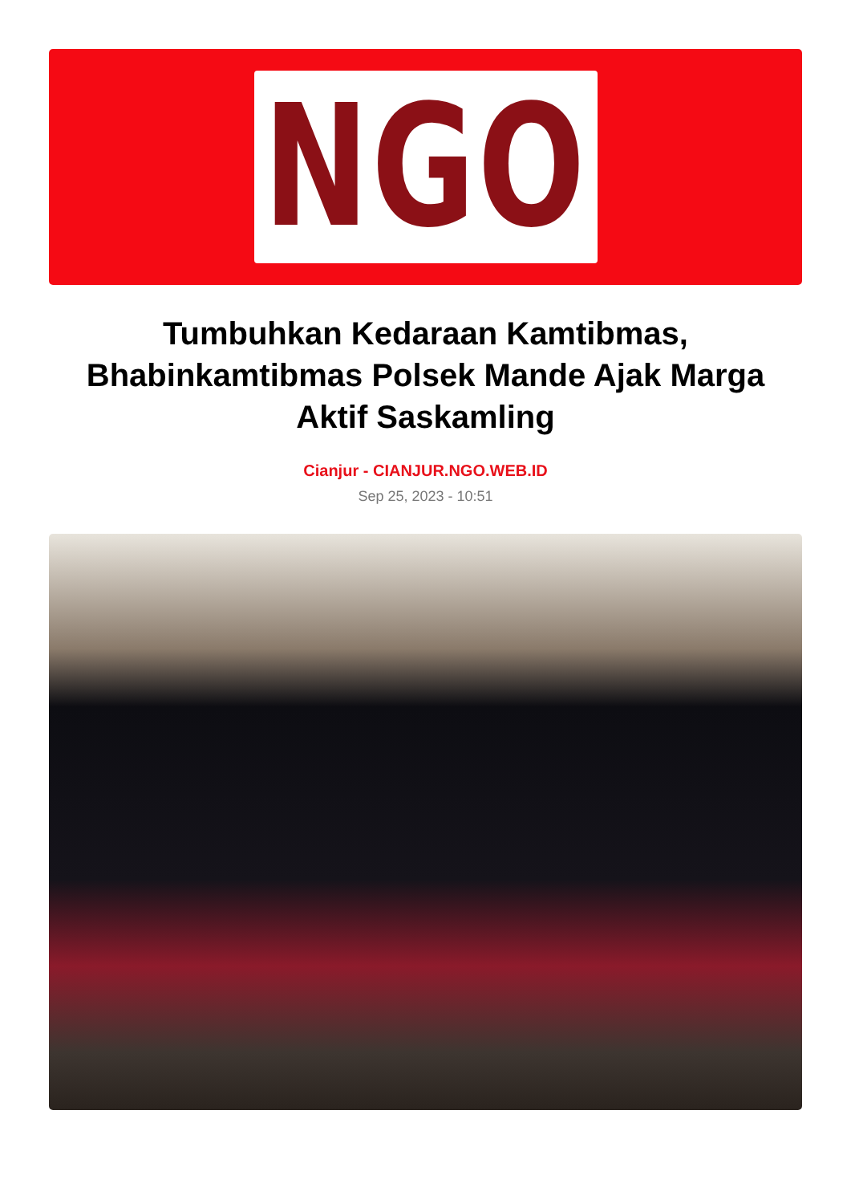NGO
Tumbuhkan Kedaraan Kamtibmas, Bhabinkamtibmas Polsek Mande Ajak Marga Aktif Saskamling
Cianjur - CIANJUR.NGO.WEB.ID
Sep 25, 2023 - 10:51